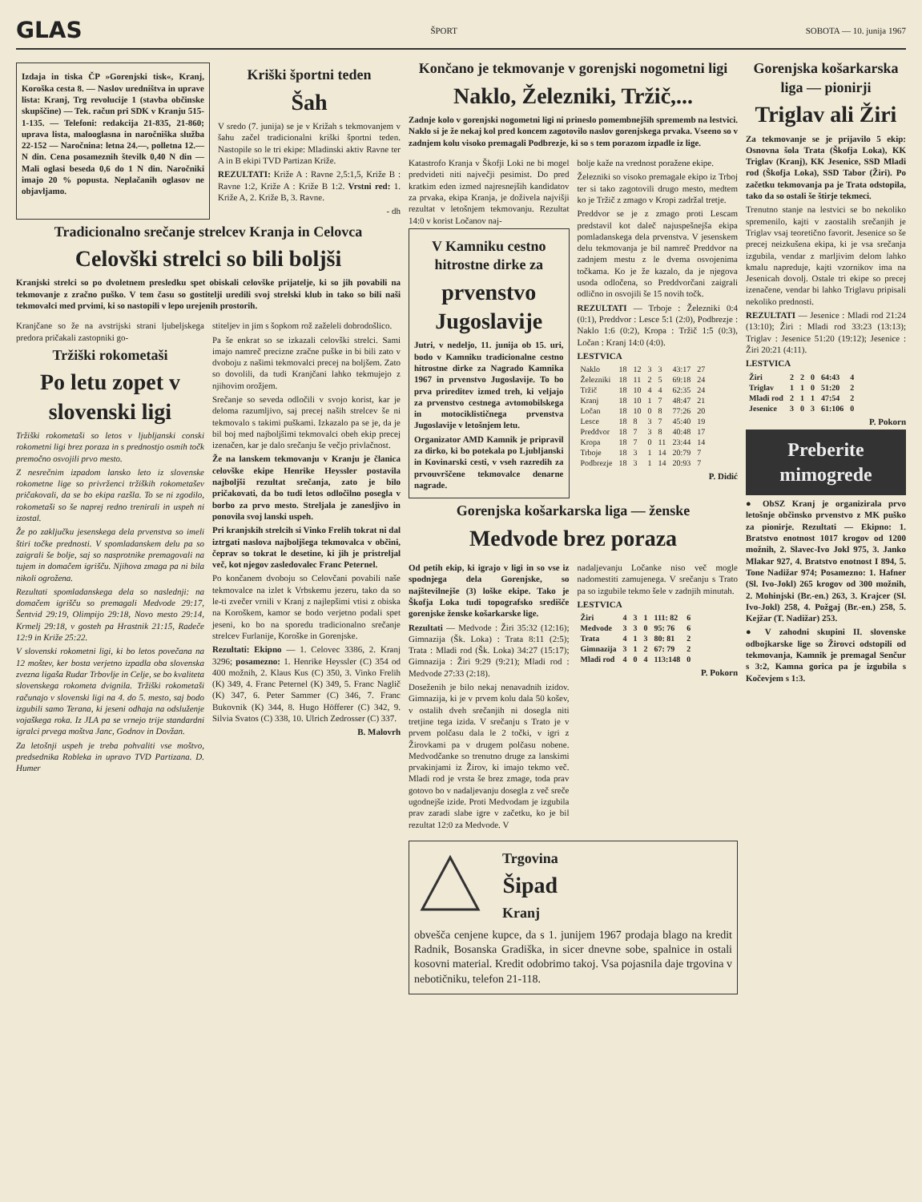GLAS ŠPORT SOBOTA — 10. junija 1967
Izdaja in tiska ČP »Gorenjski tisk«, Kranj, Koroška cesta 8. — Naslov uredništva in uprave lista: Kranj, Trg revolucije 1 (stavba občinske skupščine) — Tek. račun pri SDK v Kranju 515-1-135. — Telefoni: redakcija 21-835, 21-860; uprava lista, malooglasna in naročniška služba 22-152 — Naročnina: letna 24.—, polletna 12.— N din. Cena posameznih številk 0,40 N din — Mali oglasi beseda 0,6 do 1 N din. Naročniki imajo 20 % popusta. Neplačanih oglasov ne objavljamo.
Kriški športni teden
Šah
V sredo (7. junija) se je v Križah s tekmovanjem v šahu začel tradicionalni kriški športni teden. Nastopile so le tri ekipe: Mladinski aktiv Ravne ter A in B ekipi TVD Partizan Križe.
REZULTATI: Križe A : Ravne 2,5:1,5, Križe B : Ravne 1:2, Križe A : Križe B 1:2. Vrstni red: 1. Križe A, 2. Križe B, 3. Ravne.
- dh
Tradicionalno srečanje strelcev Kranja in Celovca
Celovški strelci so bili boljši
Kranjski strelci so po dvoletnem presledku spet obiskali celovške prijatelje, ki so jih povabili na tekmovanje z zračno puško. V tem času so gostitelji uredili svoj strelski klub in tako so bili naši tekmovalci med prvimi, ki so nastopili v lepo urejenih prostorih.
Kranjčane so že na avstrijski strani ljubeljskega predora pričakali zastopniki go-
Tržiški rokometaši
Po letu zopet v slovenski ligi
Tržiški rokometaši so letos v ljubljanski conski rokometni ligi brez poraza in s prednostjo osmih točk premočno osvojili prvo mesto.
Z nesrečnim izpadom lansko leto iz slovenske rokometne lige so privrženci tržiških rokometašev pričakovali, da se bo ekipa razšla. To se ni zgodilo, rokometaši so še naprej redno trenirali in uspeh ni izostal.
Že po zaključku jesenskega dela prvenstva so imeli štiri točke prednosti. V spomladanskem delu pa so zaigrali še bolje, saj so nasprotnike premagovali na tujem in domačem igrišču. Njihova zmaga pa ni bila nikoli ogrožena.
Rezultati spomladanskega dela so naslednji: na domačem igrišču so premagali Medvode 29:17, Šentvid 29:19, Olimpijo 29:18, Novo mesto 29:14, Krmelj 29:18, v gosteh pa Hrastnik 21:15, Radeče 12:9 in Križe 25:22.
V slovenski rokometni ligi, ki bo letos povečana na 12 moštev, ker bosta verjetno izpadla oba slovenska zvezna ligaša Rudar Trbovlje in Celje, se bo kvaliteta slovenskega rokometa dvignila. Tržiški rokometaši računajo v slovenski ligi na 4. do 5. mesto, saj bodo izgubili samo Terana, ki jeseni odhaja na odsluženje vojaškega roka. Iz JLA pa se vrnejo trije standardni igralci prvega moštva Janc, Godnov in Dovžan.
Za letošnji uspeh je treba pohvaliti vse moštvo, predsednika Robleka in upravo TVD Partizana. D. Humer
stiteljev in jim s šopkom rož zaželeli dobrodošlico.
Pa še enkrat so se izkazali celovški strelci. Sami imajo namreč precizne zračne puške in bi bili zato v dvoboju z našimi tekmovalci precej na boljšem. Zato so dovolili, da tudi Kranjčani lahko tekmujejo z njihovim orožjem.
Srečanje so seveda odločili v svojo korist, kar je deloma razumljivo, saj precej naših strelcev še ni tekmovalo s takimi puškami. Izkazalo pa se je, da je bil boj med najboljšimi tekmovalci obeh ekip precej izenačen, kar je dalo srečanju še večjo privlačnost.
Že na lanskem tekmovanju v Kranju je članica celovške ekipe Henrike Heyssler postavila najboljši rezultat srečanja, zato je bilo pričakovati, da bo tudi letos odločilno posegla v borbo za prvo mesto. Streljala je zanesljivo in ponovila svoj lanski uspeh.
Pri kranjskih strelcih si Vinko Frelih tokrat ni dal iztrgati naslova najboljšega tekmovalca v občini, čeprav so tokrat le desetine, ki jih je pristreljal več, kot njegov zasledovalec Franc Peternel.
Po končanem dvoboju so Celovčani povabili naše tekmovalce na izlet k Vrbskemu jezeru, tako da so le-ti zvečer vrnili v Kranj z najlepšimi vtisi z obiska na Koroškem, kamor se bodo verjetno podali spet jeseni, ko bo na sporedu tradicionalno srečanje strelcev Furlanije, Koroške in Gorenjske.
Rezultati: Ekipno — 1. Celovec 3386, 2. Kranj 3296; posamezno: 1. Henrike Heyssler (C) 354 od 400 možnih, 2. Klaus Kus (C) 350, 3. Vinko Frelih (K) 349, 4. Franc Peternel (K) 349, 5. Franc Naglič (K) 347, 6. Peter Sammer (C) 346, 7. Franc Bukovnik (K) 344, 8. Hugo Höfferer (C) 342, 9. Silvia Svatos (C) 338, 10. Ulrich Zedrosser (C) 337.
B. Malovrh
Končano je tekmovanje v gorenjski nogometni ligi
Naklo, Železniki, Tržič,...
Zadnje kolo v gorenjski nogometni ligi ni prineslo pomembnejših sprememb na lestvici. Naklo si je že nekaj kol pred koncem zagotovilo naslov gorenjskega prvaka. Vseeno so v zadnjem kolu visoko premagali Podbrezje, ki so s tem porazom izpadle iz lige.
Katastrofo Kranja v Škofji Loki ne bi mogel predvideti niti največji pesimist. Do pred kratkim eden izmed najresnejših kandidatov za prvaka, ekipa Kranja, je doživela najvišji rezultat v letošnjem tekmovanju. Rezultat 14:0 v korist Ločanov naj-
V Kamniku cestno hitrostne dirke za
prvenstvo Jugoslavije
Jutri, v nedeljo, 11. junija ob 15. uri, bodo v Kamniku tradicionalne cestno hitrostne dirke za Nagrado Kamnika 1967 in prvenstvo Jugoslavije. To bo prva prireditev izmed treh, ki veljajo za prvenstvo cestnega avtomobilskega in motociklističnega prvenstva Jugoslavije v letošnjem letu.
Organizator AMD Kamnik je pripravil za dirko, ki bo potekala po Ljubljanski in Kovinarski cesti, v vseh razredih za prvouvrščene tekmovalce denarne nagrade.
bolje kaže na vrednost poražene ekipe.
Železniki so visoko premagale ekipo iz Trboj ter si tako zagotovili drugo mesto, medtem ko je Tržič z zmago v Kropi zadržal tretje.
Preddvor se je z zmago proti Lescam predstavil kot daleč najuspešnejša ekipa pomladanskega dela prvenstva. V jesenskem delu tekmovanja je bil namreč Preddvor na zadnjem mestu z le dvema osvojenima točkama. Ko je že kazalo, da je njegova usoda odločena, so Preddvorčani zaigrali odlično in osvojili še 15 novih točk.
REZULTATI — Trboje : Železniki 0:4 (0:1), Preddvor : Lesce 5:1 (2:0), Podbrezje : Naklo 1:6 (0:2), Kropa : Tržič 1:5 (0:3), Ločan : Kranj 14:0 (4:0).
LESTVICA
| Naklo | 18 | 12 | 3 | 3 | 43:17 | 27 |
| Železniki | 18 | 11 | 2 | 5 | 69:18 | 24 |
| Tržič | 18 | 10 | 4 | 4 | 62:35 | 24 |
| Kranj | 18 | 10 | 1 | 7 | 48:47 | 21 |
| Ločan | 18 | 10 | 0 | 8 | 77:26 | 20 |
| Lesce | 18 | 8 | 3 | 7 | 45:40 | 19 |
| Preddvor | 18 | 7 | 3 | 8 | 40:48 | 17 |
| Kropa | 18 | 7 | 0 | 11 | 23:44 | 14 |
| Trboje | 18 | 3 | 1 | 14 | 20:79 | 7 |
| Podbrezje | 18 | 3 | 1 | 14 | 20:93 | 7 |
P. Didić
Gorenjska košarkarska liga — ženske
Medvode brez poraza
Od petih ekip, ki igrajo v ligi in so vse iz spodnjega dela Gorenjske, so najštevilnejše (3) loške ekipe. Tako je Škofja Loka tudi topografsko središče gorenjske ženske košarkarske lige.
Rezultati — Medvode : Žiri 35:32 (12:16); Gimnazija (Šk. Loka) : Trata 8:11 (2:5); Trata : Mladi rod (Šk. Loka) 34:27 (15:17); Gimnazija : Žiri 9:29 (9:21); Mladi rod : Medvode 27:33 (2:18).
Doseženih je bilo nekaj nenavadnih izidov. Gimnazija, ki je v prvem kolu dala 50 košev, v ostalih dveh srečanjih ni dosegla niti tretjine tega izida. V srečanju s Trato je v prvem polčasu dala le 2 točki, v igri z Žirovkami pa v drugem polčasu nobene. Medvodčanke so trenutno druge za lanskimi prvakinjami iz Žirov, ki imajo tekmo več. Mladi rod je vrsta še brez zmage, toda prav gotovo bo v nadaljevanju dosegla z več sreče ugodnejše izide. Proti Medvodam je izgubila prav zaradi slabe igre v začetku, ko je bil rezultat 12:0 za Medvode. V
nadaljevanju Ločanke niso več mogle nadomestiti zamujenega. V srečanju s Trato pa so izgubile tekmo šele v zadnjih minutah.
LESTVICA
| Žiri | 4 | 3 | 1 | 111: 82 | 6 |
| Medvode | 3 | 3 | 0 | 95: 76 | 6 |
| Trata | 4 | 1 | 3 | 80: 81 | 2 |
| Gimnazija | 3 | 1 | 2 | 67: 79 | 2 |
| Mladi rod | 4 | 0 | 4 | 113:148 | 0 |
P. Pokorn
Trgovina
Šipad
Kranj
obvešča cenjene kupce, da s 1. junijem 1967 prodaja blago na kredit Radnik, Bosanska Gradiška, in sicer dnevne sobe, spalnice in ostali kosovni material. Kredit odobrimo takoj. Vsa pojasnila daje trgovina v nebotičniku, telefon 21-118.
Gorenjska košarkarska liga — pionirji
Triglav ali Žiri
Za tekmovanje se je prijavilo 5 ekip: Osnovna šola Trata (Škofja Loka), KK Triglav (Kranj), KK Jesenice, SSD Mladi rod (Škofja Loka), SSD Tabor (Žiri). Po začetku tekmovanja pa je Trata odstopila, tako da so ostali še štirje tekmeci.
Trenutno stanje na lestvici se bo nekoliko spremenilo, kajti v zaostalih srečanjih je Triglav vsaj teoretično favorit. Jesenice so še precej neizkušena ekipa, ki je vsa srečanja izgubila, vendar z marljivim delom lahko kmalu napreduje, kajti vzornikov ima na Jesenicah dovolj. Ostale tri ekipe so precej izenačene, vendar bi lahko Triglavu pripisali nekoliko prednosti.
REZULTATI — Jesenice : Mladi rod 21:24 (13:10); Žiri : Mladi rod 33:23 (13:13); Triglav : Jesenice 51:20 (19:12); Jesenice : Žiri 20:21 (4:11).
LESTVICA
| Žiri | 2 | 2 | 0 | 64:43 | 4 |
| Triglav | 1 | 1 | 0 | 51:20 | 2 |
| Mladi rod | 2 | 1 | 1 | 47:54 | 2 |
| Jesenice | 3 | 0 | 3 | 61:106 | 0 |
P. Pokorn
Preberite mimogrede
● ObSZ Kranj je organizirala prvo letošnje občinsko prvenstvo z MK puško za pionirje. Rezultati — Ekipno: 1. Bratstvo enotnost 1017 krogov od 1200 možnih, 2. Slavec-Ivo Jokl 975, 3. Janko Mlakar 927, 4. Bratstvo enotnost I 894, 5. Tone Nadižar 974; Posamezno: 1. Hafner (Sl. Ivo-Jokl) 265 krogov od 300 možnih, 2. Mohinjski (Br.-en.) 263, 3. Krajcer (Sl. Ivo-Jokl) 258, 4. Požgaj (Br.-en.) 258, 5. Kejžar (T. Nadižar) 253.
● V zahodni skupini II. slovenske odbojkarske lige so Žirovci odstopili od tekmovanja, Kamnik je premagal Senčur s 3:2, Kamna gorica pa je izgubila s Kočevjem s 1:3.